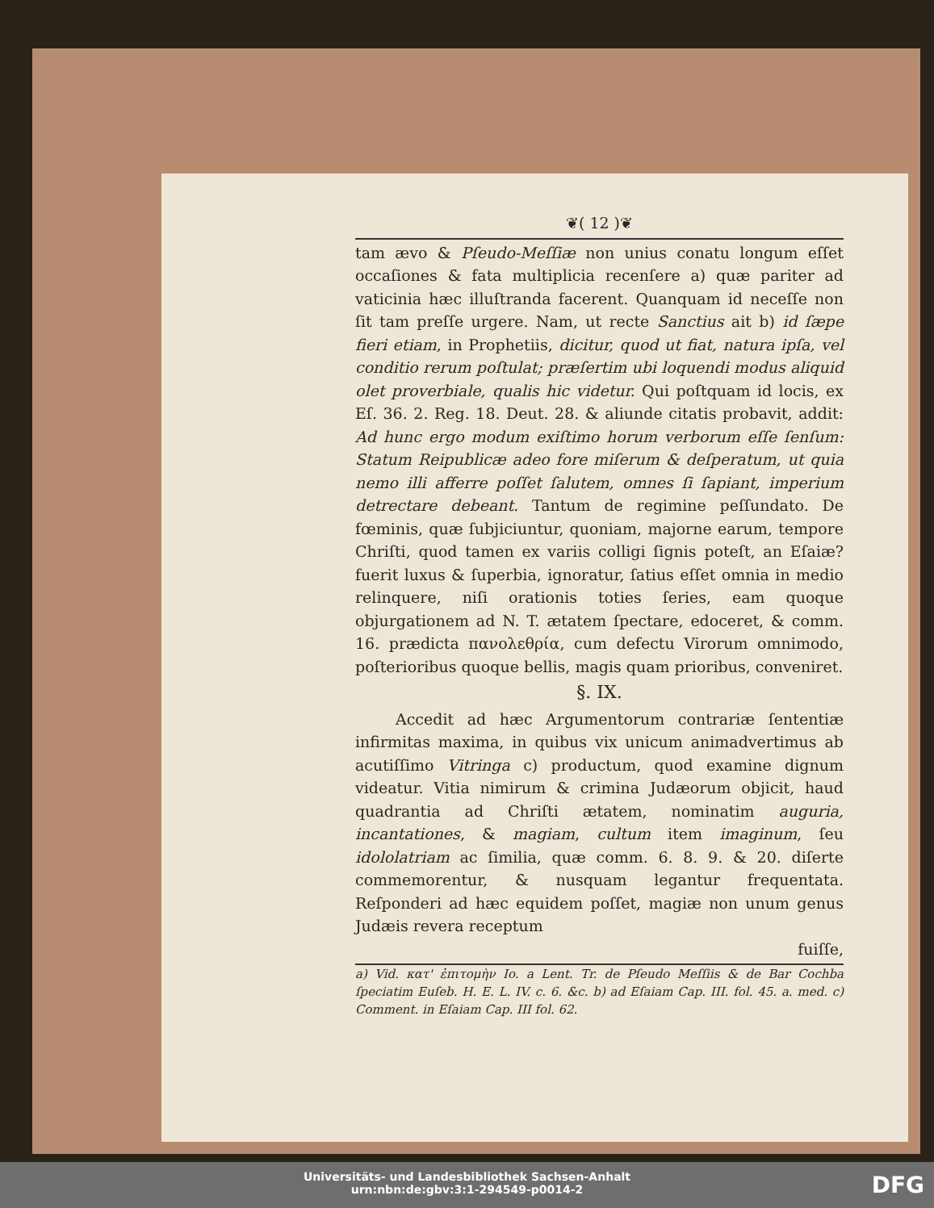❦( 12 )❦
tam ævo & Pſeudo-Meſſiæ non unius conatu longum eſſet occaſiones & fata multiplicia recenſere a) quæ pariter ad vaticinia hæc illuſtranda facerent. Quanquam id neceſſe non ſit tam preſſe urgere. Nam, ut recte Sanctius ait b) id ſæpe fieri etiam, in Prophetiis, dicitur, quod ut fiat, natura ipſa, vel conditio rerum poſtulat; præſertim ubi loquendi modus aliquid olet proverbiale, qualis hic videtur. Qui poſtquam id locis, ex Eſ. 36. 2. Reg. 18. Deut. 28. & aliunde citatis probavit, addit: Ad hunc ergo modum exiſtimo horum verborum eſſe ſenſum: Statum Reipublicæ adeo fore miſerum & deſperatum, ut quia nemo illi afferre poſſet ſalutem, omnes ſi ſapiant, imperium detrectare debeant. Tantum de regimine peſſundato. De fœminis, quæ ſubjiciuntur, quoniam, majorne earum, tempore Chriſti, quod tamen ex variis colligi ſignis poteſt, an Eſaiæ? fuerit luxus & ſuperbia, ignoratur, ſatius eſſet omnia in medio relinquere, niſi orationis toties ſeries, eam quoque objurgationem ad N. T. ætatem ſpectare, edoceret, & comm. 16. prædicta πανολεθρία, cum defectu Virorum omnimodo, poſterioribus quoque bellis, magis quam prioribus, conveniret.
§. IX.
Accedit ad hæc Argumentorum contrariæ ſententiæ infirmitas maxima, in quibus vix unicum animadvertimus ab acutiſſimo Vitringa c) productum, quod examine dignum videatur. Vitia nimirum & crimina Judæorum objicit, haud quadrantia ad Chriſti ætatem, nominatim auguria, incantationes, & magiam, cultum item imaginum, ſeu idololatriam ac ſimilia, quæ comm. 6. 8. 9. & 20. diſerte commemorentur, & nusquam legantur frequentata. Reſponderi ad hæc equidem poſſet, magiæ non unum genus Judæis revera receptum
fuiſſe,
a) Vid. κατ' ἐπιτομὴν Io. a Lent. Tr. de Pſeudo Meſſiis & de Bar Cochba ſpeciatim Euſeb. H. E. L. IV. c. 6. &c. b) ad Eſaiam Cap. III. fol. 45. a. med. c) Comment. in Eſaiam Cap. III fol. 62.
Universitäts- und Landesbibliothek Sachsen-Anhalt
urn:nbn:de:gbv:3:1-294549-p0014-2
DFG